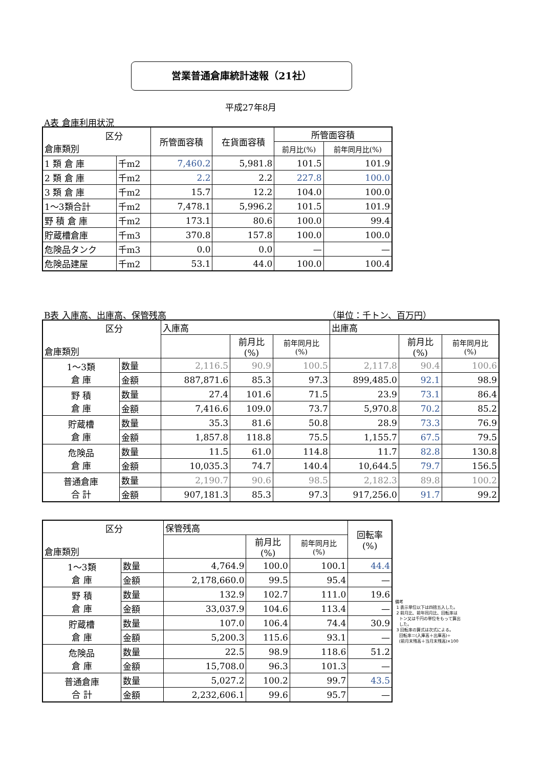営業普通倉庫統計速報（21社）
平成27年8月
A表 倉庫利用状況
| 区分 倉庫類別 | | 所管面容積 | 在貨面容積 | 所管面容積 | |
| --- | --- | --- | --- | --- | --- |
| | | | | 前月比(%) | 前年同月比(%) |
| 1 類 倉 庫 | 千m2 | 7,460.2 | 5,981.8 | 101.5 | 101.9 |
| 2 類 倉 庫 | 千m2 | 2.2 | 2.2 | 227.8 | 100.0 |
| 3 類 倉 庫 | 千m2 | 15.7 | 12.2 | 104.0 | 100.0 |
| 1～3類合計 | 千m2 | 7,478.1 | 5,996.2 | 101.5 | 101.9 |
| 野 積 倉 庫 | 千m2 | 173.1 | 80.6 | 100.0 | 99.4 |
| 貯蔵槽倉庫 | 千m3 | 370.8 | 157.8 | 100.0 | 100.0 |
| 危険品タンク | 千m3 | 0.0 | 0.0 | — | — |
| 危険品建屋 | 千m2 | 53.1 | 44.0 | 100.0 | 100.4 |
B表 入庫高、出庫高、保管残高 （単位：千トン、百万円）
| 区分 倉庫類別 | | 入庫高 | | | 出庫高 | | |
| --- | --- | --- | --- | --- | --- | --- | --- |
| | | | 前月比 (%) | 前年同月比 (%) | | 前月比 (%) | 前年同月比 (%) |
| 1～3類 倉 庫 | 数量 | 2,116.5 | 90.9 | 100.5 | 2,117.8 | 90.4 | 100.6 |
| | 金額 | 887,871.6 | 85.3 | 97.3 | 899,485.0 | 92.1 | 98.9 |
| 野 積 倉 庫 | 数量 | 27.4 | 101.6 | 71.5 | 23.9 | 73.1 | 86.4 |
| | 金額 | 7,416.6 | 109.0 | 73.7 | 5,970.8 | 70.2 | 85.2 |
| 貯蔵槽 倉 庫 | 数量 | 35.3 | 81.6 | 50.8 | 28.9 | 73.3 | 76.9 |
| | 金額 | 1,857.8 | 118.8 | 75.5 | 1,155.7 | 67.5 | 79.5 |
| 危険品 倉 庫 | 数量 | 11.5 | 61.0 | 114.8 | 11.7 | 82.8 | 130.8 |
| | 金額 | 10,035.3 | 74.7 | 140.4 | 10,644.5 | 79.7 | 156.5 |
| 普通倉庫 合 計 | 数量 | 2,190.7 | 90.6 | 98.5 | 2,182.3 | 89.8 | 100.2 |
| | 金額 | 907,181.3 | 85.3 | 97.3 | 917,256.0 | 91.7 | 99.2 |
| 区分 倉庫類別 | | 保管残高 | | | 回転率 (%) |
| --- | --- | --- | --- | --- | --- |
| | | | 前月比 (%) | 前年同月比 (%) | |
| 1～3類 倉 庫 | 数量 | 4,764.9 | 100.0 | 100.1 | 44.4 |
| | 金額 | 2,178,660.0 | 99.5 | 95.4 | — |
| 野 積 倉 庫 | 数量 | 132.9 | 102.7 | 111.0 | 19.6 |
| | 金額 | 33,037.9 | 104.6 | 113.4 | — |
| 貯蔵槽 倉 庫 | 数量 | 107.0 | 106.4 | 74.4 | 30.9 |
| | 金額 | 5,200.3 | 115.6 | 93.1 | — |
| 危険品 倉 庫 | 数量 | 22.5 | 98.9 | 118.6 | 51.2 |
| | 金額 | 15,708.0 | 96.3 | 101.3 | — |
| 普通倉庫 合 計 | 数量 | 5,027.2 | 100.2 | 99.7 | 43.5 |
| | 金額 | 2,232,606.1 | 99.6 | 95.7 | — |
備考
1 表示単位以下は四捨五入した。
2 前月比、前年同月比、回転率は
トン又は千円の単位をもって算出
した。
3 回転率の算式は次式による。
回転率＝(入庫高＋出庫高)÷
(前月末残高＋当月末残高)×100